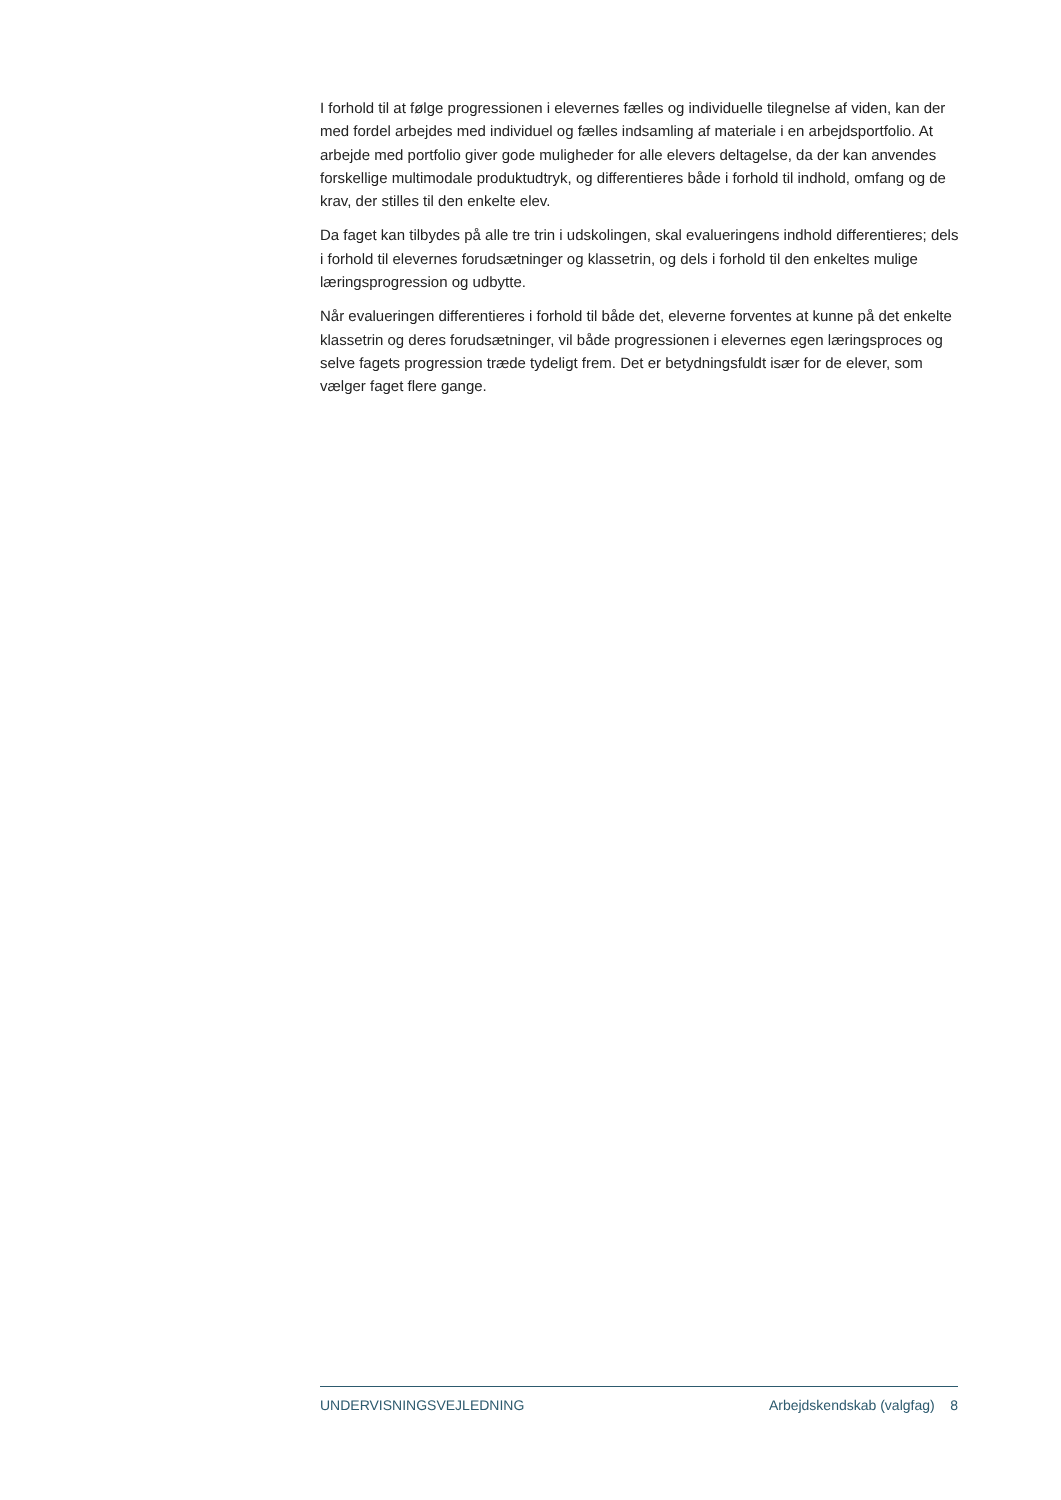I forhold til at følge progressionen i elevernes fælles og individuelle tilegnelse af viden, kan der med fordel arbejdes med individuel og fælles indsamling af materiale i en arbejdsport­folio. At arbejde med portfolio giver gode muligheder for alle elevers deltagelse, da der kan anvendes forskellige multimodale produktudtryk, og differentieres både i forhold til indhold, omfang og de krav, der stilles til den enkelte elev.
Da faget kan tilbydes på alle tre trin i udskolingen, skal evalueringens indhold differentie­res; dels i forhold til elevernes forudsætninger og klassetrin, og dels i forhold til den enkeltes mulige læringsprogression og udbytte.
Når evalueringen differentieres i forhold til både det, eleverne forventes at kunne på det enkelte klassetrin og deres forudsætninger, vil både progressionen i elevernes egen læringsproces og selve fagets progression træde tydeligt frem. Det er betydningsfuldt især for de elever, som vælger faget flere gange.
UNDERVISNINGSVEJLEDNING Arbejdskendskab (valgfag) 8